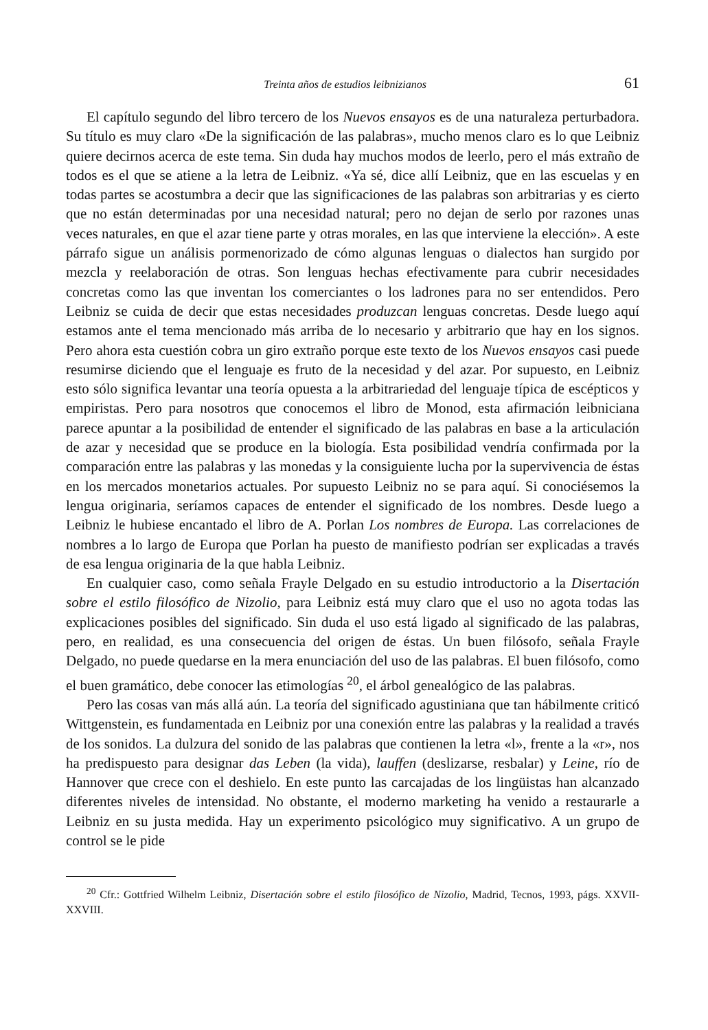Treinta años de estudios leibnizianos 61
El capítulo segundo del libro tercero de los Nuevos ensayos es de una naturaleza perturbadora. Su título es muy claro «De la significación de las palabras», mucho menos claro es lo que Leibniz quiere decirnos acerca de este tema. Sin duda hay muchos modos de leerlo, pero el más extraño de todos es el que se atiene a la letra de Leibniz. «Ya sé, dice allí Leibniz, que en las escuelas y en todas partes se acostumbra a decir que las significaciones de las palabras son arbitrarias y es cierto que no están determinadas por una necesidad natural; pero no dejan de serlo por razones unas veces naturales, en que el azar tiene parte y otras morales, en las que interviene la elección». A este párrafo sigue un análisis pormenorizado de cómo algunas lenguas o dialectos han surgido por mezcla y reelaboración de otras. Son lenguas hechas efectivamente para cubrir necesidades concretas como las que inventan los comerciantes o los ladrones para no ser entendidos. Pero Leibniz se cuida de decir que estas necesidades produzcan lenguas concretas. Desde luego aquí estamos ante el tema mencionado más arriba de lo necesario y arbitrario que hay en los signos. Pero ahora esta cuestión cobra un giro extraño porque este texto de los Nuevos ensayos casi puede resumirse diciendo que el lenguaje es fruto de la necesidad y del azar. Por supuesto, en Leibniz esto sólo significa levantar una teoría opuesta a la arbitrariedad del lenguaje típica de escépticos y empiristas. Pero para nosotros que conocemos el libro de Monod, esta afirmación leibniciana parece apuntar a la posibilidad de entender el significado de las palabras en base a la articulación de azar y necesidad que se produce en la biología. Esta posibilidad vendría confirmada por la comparación entre las palabras y las monedas y la consiguiente lucha por la supervivencia de éstas en los mercados monetarios actuales. Por supuesto Leibniz no se para aquí. Si conociésemos la lengua originaria, seríamos capaces de entender el significado de los nombres. Desde luego a Leibniz le hubiese encantado el libro de A. Porlan Los nombres de Europa. Las correlaciones de nombres a lo largo de Europa que Porlan ha puesto de manifiesto podrían ser explicadas a través de esa lengua originaria de la que habla Leibniz.
En cualquier caso, como señala Frayle Delgado en su estudio introductorio a la Disertación sobre el estilo filosófico de Nizolio, para Leibniz está muy claro que el uso no agota todas las explicaciones posibles del significado. Sin duda el uso está ligado al significado de las palabras, pero, en realidad, es una consecuencia del origen de éstas. Un buen filósofo, señala Frayle Delgado, no puede quedarse en la mera enunciación del uso de las palabras. El buen filósofo, como el buen gramático, debe conocer las etimologías <sup>20</sup>, el árbol genealógico de las palabras.
Pero las cosas van más allá aún. La teoría del significado agustiniana que tan hábilmente criticó Wittgenstein, es fundamentada en Leibniz por una conexión entre las palabras y la realidad a través de los sonidos. La dulzura del sonido de las palabras que contienen la letra «l», frente a la «r», nos ha predispuesto para designar das Leben (la vida), lauffen (deslizarse, resbalar) y Leine, río de Hannover que crece con el deshielo. En este punto las carcajadas de los lingüistas han alcanzado diferentes niveles de intensidad. No obstante, el moderno marketing ha venido a restaurarle a Leibniz en su justa medida. Hay un experimento psicológico muy significativo. A un grupo de control se le pide
<sup>20</sup> Cfr.: Gottfried Wilhelm Leibniz, Disertación sobre el estilo filosófico de Nizolio, Madrid, Tecnos, 1993, págs. XXVII-XXVIII.